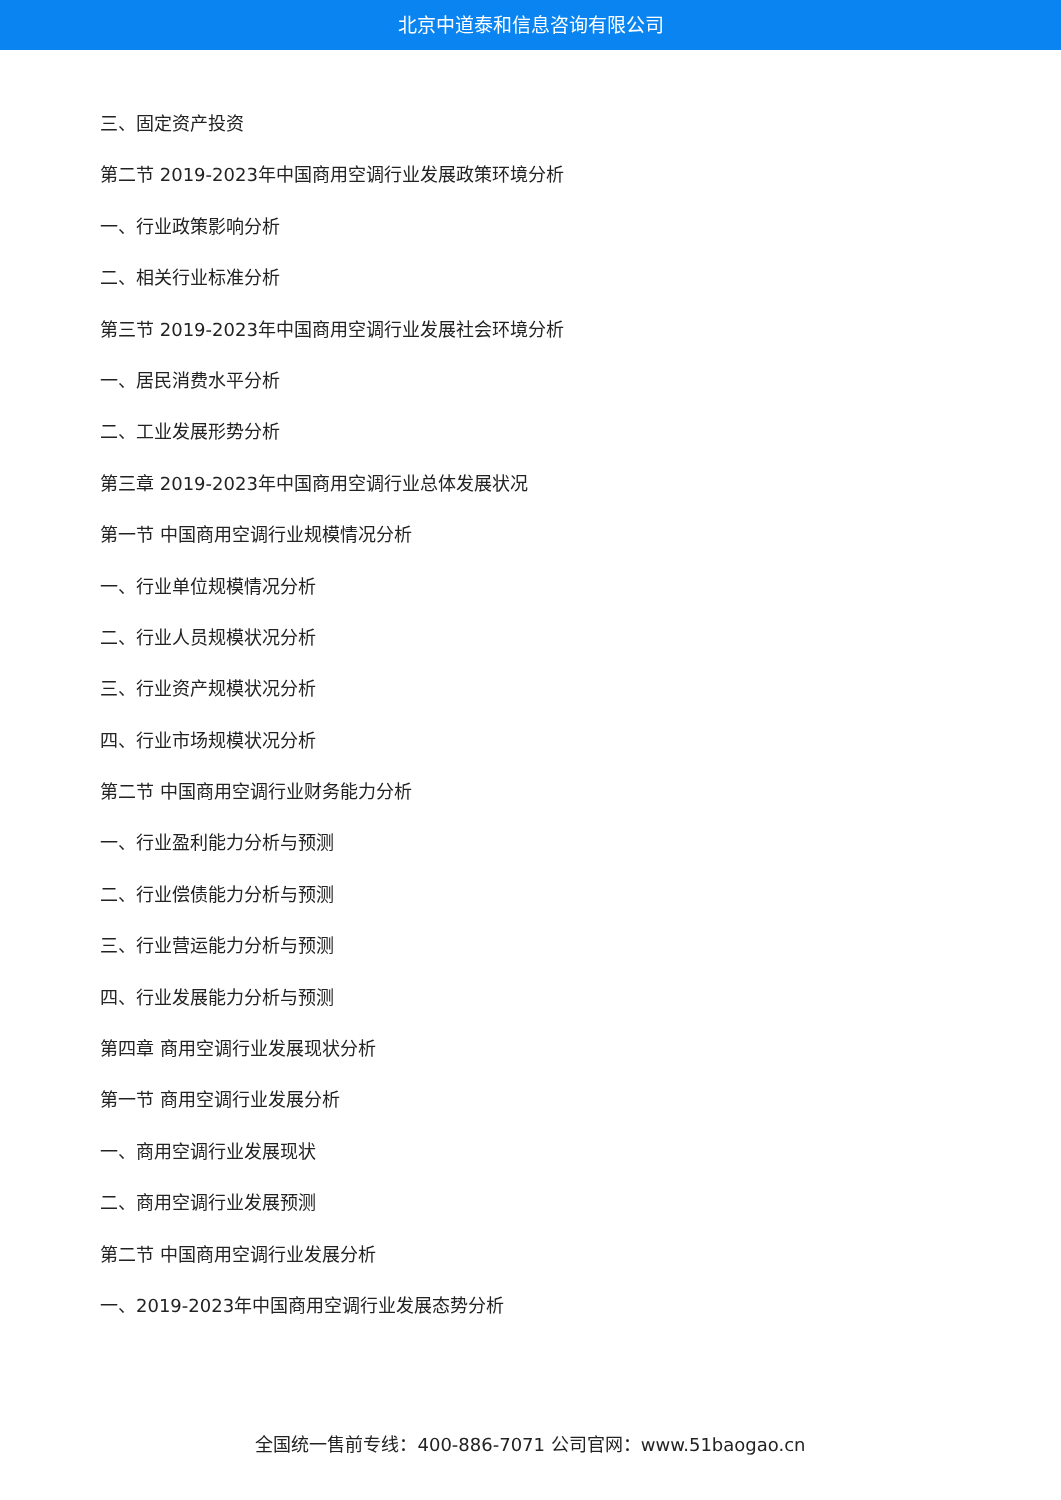北京中道泰和信息咨询有限公司
三、固定资产投资
第二节 2019-2023年中国商用空调行业发展政策环境分析
一、行业政策影响分析
二、相关行业标准分析
第三节 2019-2023年中国商用空调行业发展社会环境分析
一、居民消费水平分析
二、工业发展形势分析
第三章 2019-2023年中国商用空调行业总体发展状况
第一节 中国商用空调行业规模情况分析
一、行业单位规模情况分析
二、行业人员规模状况分析
三、行业资产规模状况分析
四、行业市场规模状况分析
第二节 中国商用空调行业财务能力分析
一、行业盈利能力分析与预测
二、行业偿债能力分析与预测
三、行业营运能力分析与预测
四、行业发展能力分析与预测
第四章 商用空调行业发展现状分析
第一节 商用空调行业发展分析
一、商用空调行业发展现状
二、商用空调行业发展预测
第二节 中国商用空调行业发展分析
一、2019-2023年中国商用空调行业发展态势分析
全国统一售前专线：400-886-7071 公司官网：www.51baogao.cn